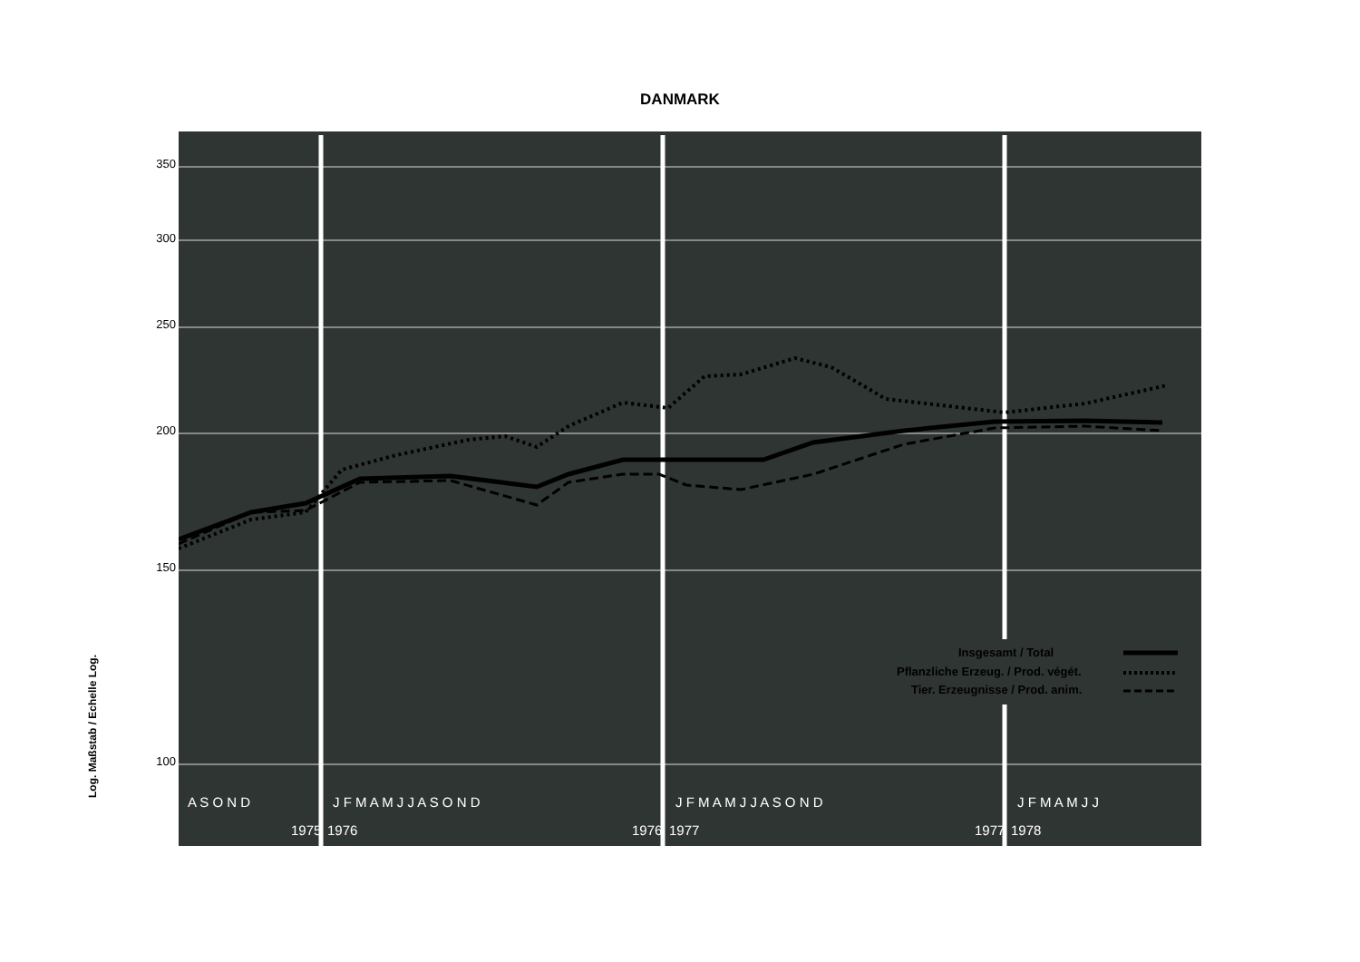DANMARK
Log. Maßstab / Echelle Log.
350
300
250
200
150
100
Insgesamt / Total
Pflanzliche Erzeug. / Prod. végét.
Tier. Erzeugnisse / Prod. anim.
A S O N D
J F M A M J J A S O N D
J F M A M J J A S O N D
J F M A M J J
1975
1976
1976
1977
1977
1978